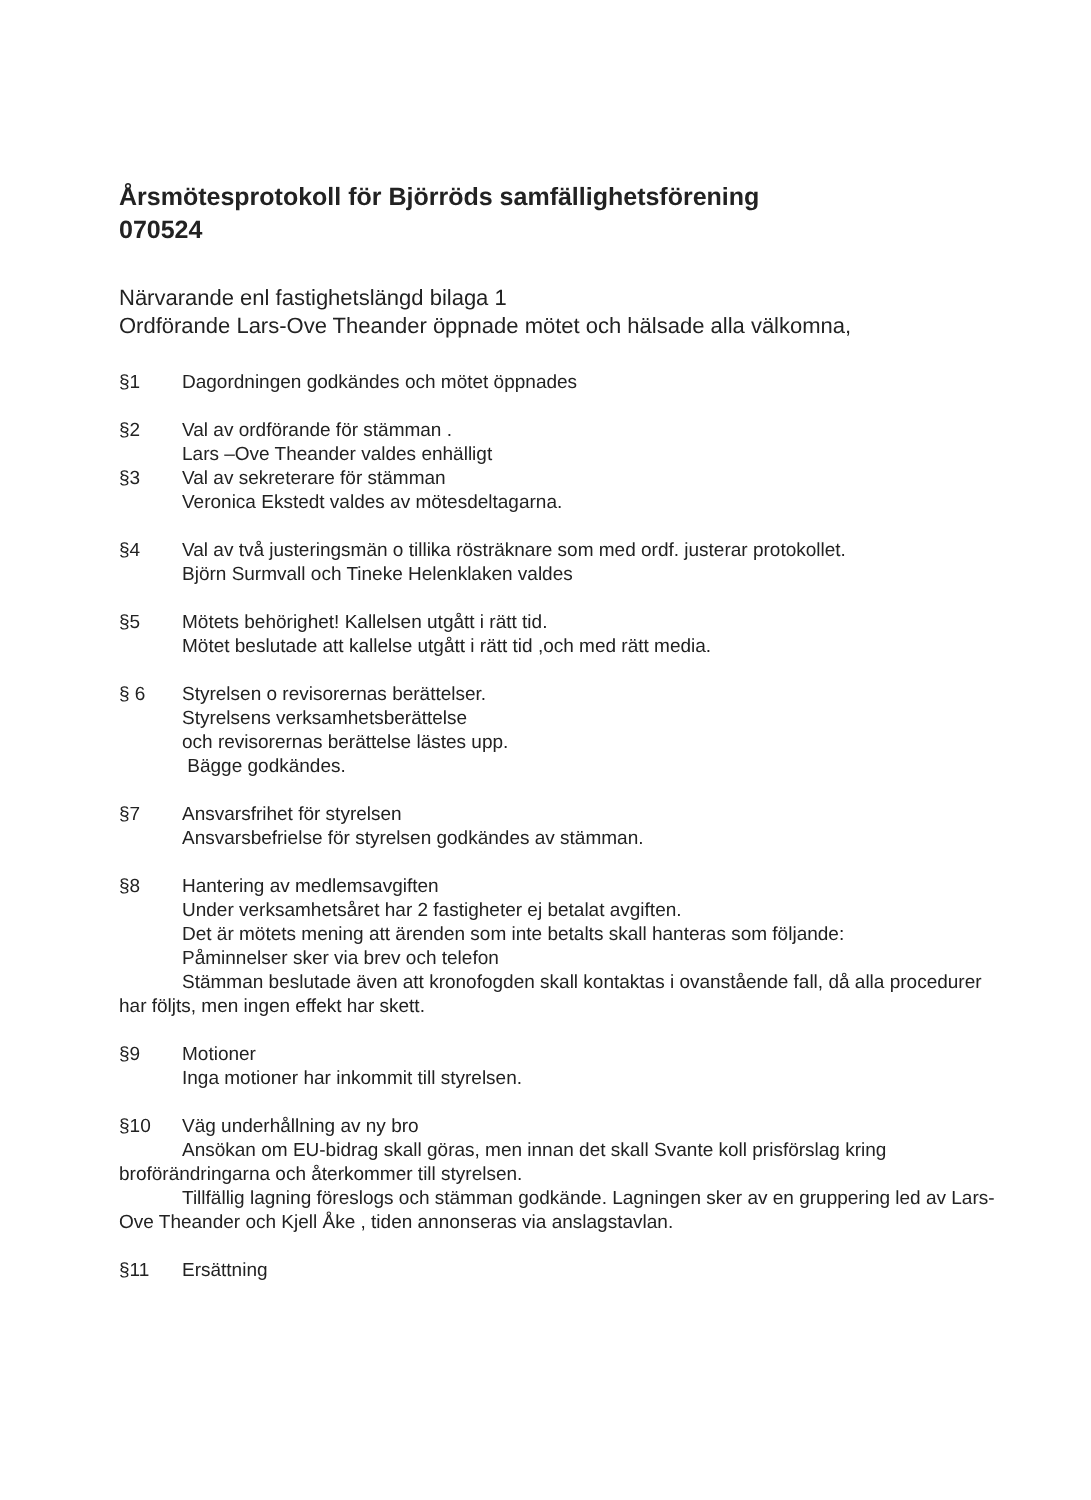Årsmötesprotokoll för Björröds samfällighetsförening
070524
Närvarande enl fastighetslängd bilaga 1
Ordförande Lars-Ove Theander öppnade mötet och hälsade alla välkomna,
§1 Dagordningen godkändes och mötet öppnades
§2 Val av ordförande för stämman .
Lars –Ove Theander valdes enhälligt
§3 Val av sekreterare för stämman
Veronica Ekstedt valdes av mötesdeltagarna.
§4 Val av två justeringsmän o tillika rösträknare som med ordf. justerar protokollet.
Björn Surmvall och Tineke Helenklaken valdes
§5 Mötets behörighet! Kallelsen utgått i rätt tid.
Mötet beslutade att kallelse utgått i rätt tid ,och med rätt media.
§ 6 Styrelsen o revisorernas berättelser.
Styrelsens verksamhetsberättelse
och revisorernas berättelse lästes upp.
Bägge godkändes.
§7 Ansvarsfrihet för styrelsen
Ansvarsbefrielse för styrelsen godkändes av stämman.
§8 Hantering av medlemsavgiften
Under verksamhetsåret har 2 fastigheter ej betalat avgiften.
Det är mötets mening att ärenden som inte betalts skall hanteras som följande:
Påminnelser sker via brev och telefon
Stämman beslutade även att kronofogden skall kontaktas i ovanstående fall, då alla procedurer har följts, men ingen effekt har skett.
§9 Motioner
Inga motioner har inkommit till styrelsen.
§10 Väg underhållning av ny bro
Ansökan om EU-bidrag skall göras, men innan det skall Svante koll prisförslag kring broförändringarna och återkommer till styrelsen.
Tillfällig lagning föreslogs och stämman godkände. Lagningen sker av en gruppering led av Lars-Ove Theander och Kjell Åke , tiden annonseras via anslagstavlan.
§11 Ersättning